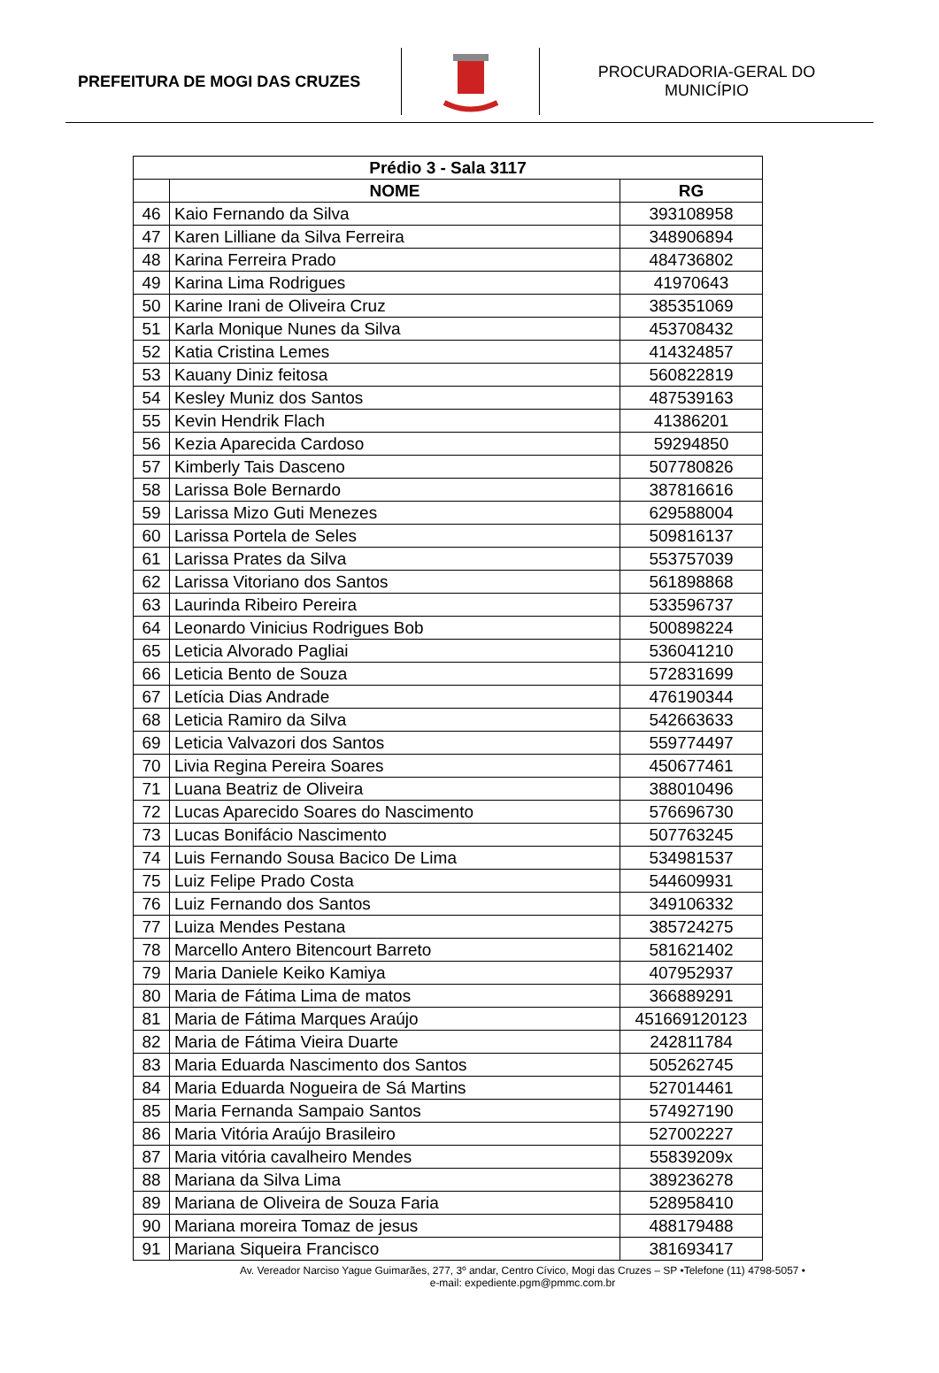PREFEITURA DE MOGI DAS CRUZES
PROCURADORIA-GERAL DO
MUNICÍPIO
| Prédio 3 - Sala 3117 | | |
| --- | --- | --- |
| | NOME | RG |
| 46 | Kaio Fernando da Silva | 393108958 |
| 47 | Karen Lilliane da Silva Ferreira | 348906894 |
| 48 | Karina Ferreira Prado | 484736802 |
| 49 | Karina Lima Rodrigues | 41970643 |
| 50 | Karine Irani de Oliveira Cruz | 385351069 |
| 51 | Karla Monique Nunes da Silva | 453708432 |
| 52 | Katia Cristina Lemes | 414324857 |
| 53 | Kauany Diniz feitosa | 560822819 |
| 54 | Kesley Muniz dos Santos | 487539163 |
| 55 | Kevin Hendrik Flach | 41386201 |
| 56 | Kezia Aparecida Cardoso | 59294850 |
| 57 | Kimberly Tais Dasceno | 507780826 |
| 58 | Larissa Bole Bernardo | 387816616 |
| 59 | Larissa Mizo Guti Menezes | 629588004 |
| 60 | Larissa Portela de Seles | 509816137 |
| 61 | Larissa Prates da Silva | 553757039 |
| 62 | Larissa Vitoriano dos Santos | 561898868 |
| 63 | Laurinda Ribeiro Pereira | 533596737 |
| 64 | Leonardo Vinicius Rodrigues Bob | 500898224 |
| 65 | Leticia Alvorado Pagliai | 536041210 |
| 66 | Leticia Bento de Souza | 572831699 |
| 67 | Letícia Dias Andrade | 476190344 |
| 68 | Leticia Ramiro da Silva | 542663633 |
| 69 | Leticia Valvazori dos Santos | 559774497 |
| 70 | Livia Regina Pereira Soares | 450677461 |
| 71 | Luana Beatriz de Oliveira | 388010496 |
| 72 | Lucas Aparecido Soares do Nascimento | 576696730 |
| 73 | Lucas Bonifácio Nascimento | 507763245 |
| 74 | Luis Fernando Sousa Bacico De Lima | 534981537 |
| 75 | Luiz Felipe Prado Costa | 544609931 |
| 76 | Luiz Fernando dos Santos | 349106332 |
| 77 | Luiza Mendes Pestana | 385724275 |
| 78 | Marcello Antero Bitencourt Barreto | 581621402 |
| 79 | Maria Daniele Keiko Kamiya | 407952937 |
| 80 | Maria de Fátima Lima de matos | 366889291 |
| 81 | Maria de Fátima Marques Araújo | 451669120123 |
| 82 | Maria de Fátima Vieira Duarte | 242811784 |
| 83 | Maria Eduarda Nascimento dos Santos | 505262745 |
| 84 | Maria Eduarda Nogueira de Sá Martins | 527014461 |
| 85 | Maria Fernanda Sampaio Santos | 574927190 |
| 86 | Maria Vitória Araújo Brasileiro | 527002227 |
| 87 | Maria vitória cavalheiro Mendes | 55839209x |
| 88 | Mariana da Silva Lima | 389236278 |
| 89 | Mariana de Oliveira de Souza Faria | 528958410 |
| 90 | Mariana moreira Tomaz de jesus | 488179488 |
| 91 | Mariana Siqueira Francisco | 381693417 |
Av. Vereador Narciso Yague Guimarães, 277, 3º andar, Centro Cívico, Mogi das Cruzes – SP •Telefone (11) 4798-5057 •
e-mail: expediente.pgm@pmmc.com.br